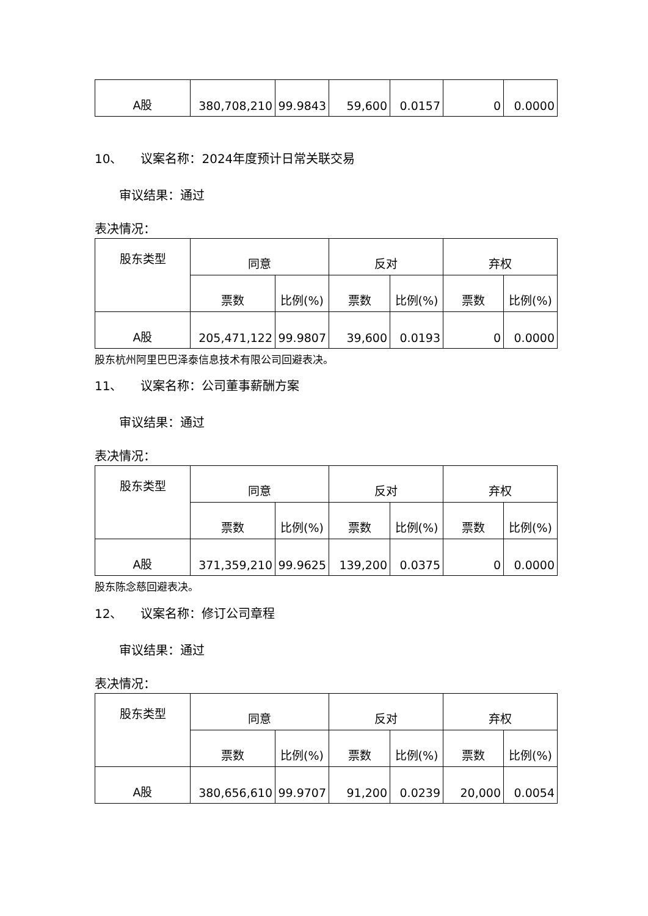| A股 | 380,708,210 | 99.9843 | 59,600 | 0.0157 | 0 | 0.0000 |
10、　　议案名称：2024年度预计日常关联交易
　　审议结果：通过
表决情况：
| 股东类型 | 同意 | | 反对 | | 弃权 | |
| --- | --- | --- | --- | --- | --- | --- |
| | 票数 | 比例(%) | 票数 | 比例(%) | 票数 | 比例(%) |
| A股 | 205,471,122 | 99.9807 | 39,600 | 0.0193 | 0 | 0.0000 |
股东杭州阿里巴巴泽泰信息技术有限公司回避表决。
11、　　议案名称：公司董事薪酬方案
　　审议结果：通过
表决情况：
| 股东类型 | 同意 | | 反对 | | 弃权 | |
| --- | --- | --- | --- | --- | --- | --- |
| | 票数 | 比例(%) | 票数 | 比例(%) | 票数 | 比例(%) |
| A股 | 371,359,210 | 99.9625 | 139,200 | 0.0375 | 0 | 0.0000 |
股东陈念慈回避表决。
12、　　议案名称：修订公司章程
　　审议结果：通过
表决情况：
| 股东类型 | 同意 | | 反对 | | 弃权 | |
| --- | --- | --- | --- | --- | --- | --- |
| | 票数 | 比例(%) | 票数 | 比例(%) | 票数 | 比例(%) |
| A股 | 380,656,610 | 99.9707 | 91,200 | 0.0239 | 20,000 | 0.0054 |